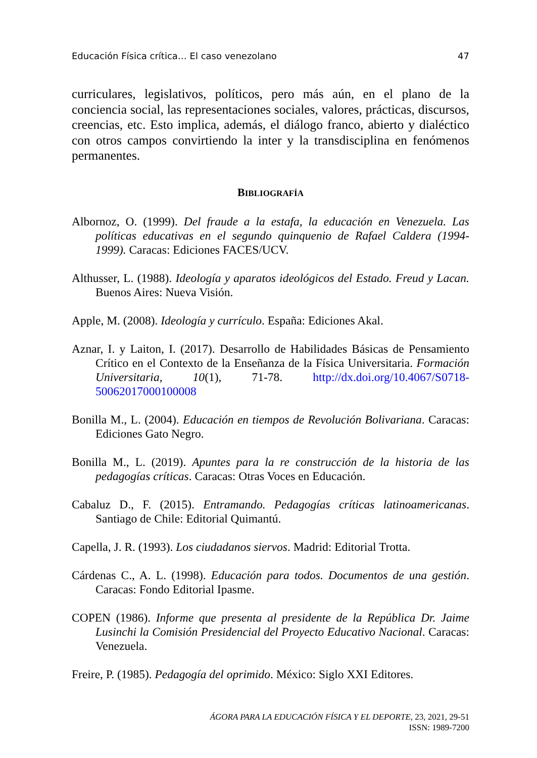Educación Física crítica… El caso venezolano 47
curriculares, legislativos, políticos, pero más aún, en el plano de la conciencia social, las representaciones sociales, valores, prácticas, discursos, creencias, etc. Esto implica, además, el diálogo franco, abierto y dialéctico con otros campos convirtiendo la inter y la transdisciplina en fenómenos permanentes.
BIBLIOGRAFÍA
Albornoz, O. (1999). Del fraude a la estafa, la educación en Venezuela. Las políticas educativas en el segundo quinquenio de Rafael Caldera (1994-1999). Caracas: Ediciones FACES/UCV.
Althusser, L. (1988). Ideología y aparatos ideológicos del Estado. Freud y Lacan. Buenos Aires: Nueva Visión.
Apple, M. (2008). Ideología y currículo. España: Ediciones Akal.
Aznar, I. y Laiton, I. (2017). Desarrollo de Habilidades Básicas de Pensamiento Crítico en el Contexto de la Enseñanza de la Física Universitaria. Formación Universitaria, 10(1), 71-78. http://dx.doi.org/10.4067/S0718-50062017000100008
Bonilla M., L. (2004). Educación en tiempos de Revolución Bolivariana. Caracas: Ediciones Gato Negro.
Bonilla M., L. (2019). Apuntes para la re construcción de la historia de las pedagogías críticas. Caracas: Otras Voces en Educación.
Cabaluz D., F. (2015). Entramando. Pedagogías críticas latinoamericanas. Santiago de Chile: Editorial Quimantú.
Capella, J. R. (1993). Los ciudadanos siervos. Madrid: Editorial Trotta.
Cárdenas C., A. L. (1998). Educación para todos. Documentos de una gestión. Caracas: Fondo Editorial Ipasme.
COPEN (1986). Informe que presenta al presidente de la República Dr. Jaime Lusinchi la Comisión Presidencial del Proyecto Educativo Nacional. Caracas: Venezuela.
Freire, P. (1985). Pedagogía del oprimido. México: Siglo XXI Editores.
ÁGORA PARA LA EDUCACIÓN FÍSICA Y EL DEPORTE, 23, 2021, 29-51
ISSN: 1989-7200